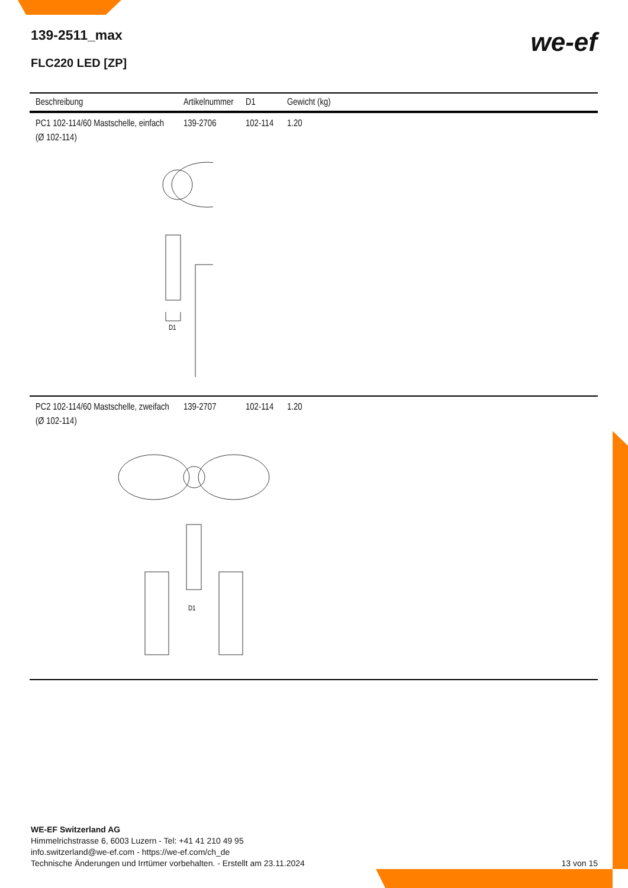139-2511_max
FLC220 LED [ZP]
we-ef
| Beschreibung | Artikelnummer | D1 | Gewicht (kg) |
| --- | --- | --- | --- |
| PC1 102-114/60 Mastschelle, einfach (Ø 102-114) | 139-2706 | 102-114 | 1.20 |
| D1 | | | |
| PC2 102-114/60 Mastschelle, zweifach (Ø 102-114) | 139-2707 | 102-114 | 1.20 |
| D1 | | | |
WE-EF Switzerland AG
Himmelrichstrasse 6, 6003 Luzern - Tel: +41 41 210 49 95
info.switzerland@we-ef.com - https://we-ef.com/ch_de
Technische Änderungen und Irrtümer vorbehalten. - Erstellt am 23.11.2024
13 von 15